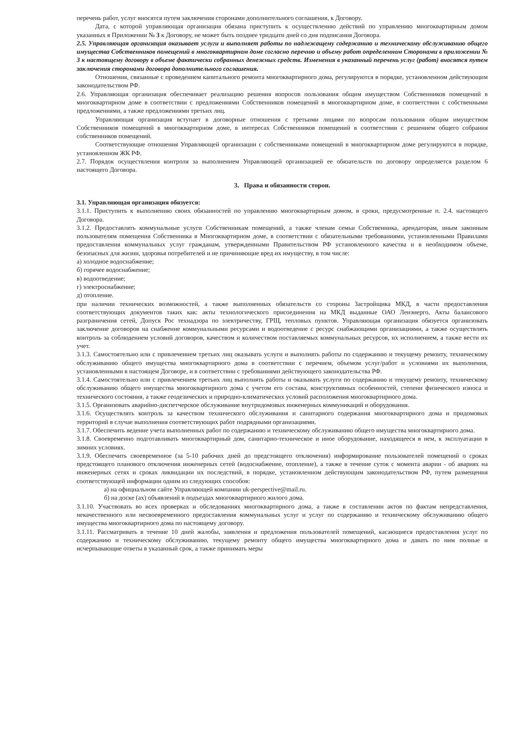перечень работ, услуг вносятся путем заключения сторонами дополнительного соглашения, к Договору.
Дата, с которой управляющая организация обязана приступить к осуществлению действий по управлению многоквартирным домом указанных в Приложении № 3 к Договору, не может быть позднее тридцати дней со дня подписания Договора.
2.5. Управляющая организация оказывает услуги и выполняет работы по надлежащему содержанию и техническому обслуживанию общего имущества Собственников помещений в многоквартирном доме согласно перечню и объему работ определенном Сторонами в приложении № 3 к настоящему договору в объеме фактически собранных денежных средств. Изменения в указанный перечень услуг (работ) вносятся путем заключения сторонами договора дополнительного соглашения.
Отношения, связанные с проведением капитального ремонта многоквартирного дома, регулируются в порядке, установленном действующим законодательством РФ.
2.6. Управляющая организация обеспечивает реализацию решения вопросов пользования общим имуществом Собственников помещений в многоквартирном доме в соответствии с предложениями Собственников помещений в многоквартирном доме, в соответствии с собственными предложениями, а также предложениями третьих лиц.
Управляющая организация вступает в договорные отношения с третьими лицами по вопросам пользования общим имуществом Собственников помещений в многоквартирном доме, в интересах Собственников помещений в соответствии с решением общего собрания собственников помещений.
Соответствующие отношения Управляющей организации с собственниками помещений в многоквартирном доме регулируются в порядке, установленном ЖК РФ.
2.7. Порядок осуществления контроля за выполнением Управляющей организацией ее обязательств по договору определяется разделом 6 настоящего Договора.
3. Права и обязанности сторон.
3.1. Управляющая организация обязуется:
3.1.1. Приступить к выполнению своих обязанностей по управлению многоквартирным домом, в сроки, предусмотренные п. 2.4. настоящего Договора.
3.1.2. Предоставлять коммунальные услуги Собственникам помещений, а также членам семьи Собственника, арендаторам, иным законным пользователям помещения Собственника в Многоквартирном доме, в соответствии с обязательными требованиями, установленными Правилами предоставления коммунальных услуг гражданам, утвержденными Правительством РФ установленного качества и в необходимом объеме, безопасных для жизни, здоровья потребителей и не причиняющие вред их имуществу, в том числе:
а) холодное водоснабжение;
б) горячее водоснабжение;
в) водоотведение;
г) электроснабжение;
д) отопление.
при наличии технических возможностей, а также выполненных обязательств со стороны Застройщика МКД, в части предоставления соответствующих документов таких как: акты технологического присоединения на МКД выданные ОАО Ленэнерго, Акты балансового разграничения сетей, Допуск Рос технадзора по электричеству, ГРЩ, тепловых пунктов. Управляющая организация обязуется организовать заключение договоров на снабжение коммунальными ресурсами и водоотведение с ресурс снабжающими организациями, а также осуществлять контроль за соблюдением условий договоров, качеством и количеством поставляемых коммунальных ресурсов, их исполнением, а также вести их учет.
3.1.3. Самостоятельно или с привлечением третьих лиц оказывать услуги и выполнять работы по содержанию и текущему ремонту, техническому обслуживанию общего имущества многоквартирного дома в соответствии с перечнем, объемом услуг/работ и условиями их выполнения, установленными в настоящем Договоре, и в соответствии с требованиями действующего законодательства РФ.
3.1.4. Самостоятельно или с привлечением третьих лиц выполнять работы и оказывать услуги по содержанию и текущему ремонту, техническому обслуживанию общего имущества многоквартирного дома с учетом его состава, конструктивных особенностей, степени физического износа и технического состояния, а также геодезических и природно-климатических условий расположения многоквартирного дома.
3.1.5. Организовать аварийно-диспетчерское обслуживание внутридомовых инженерных коммуникаций и оборудования.
3.1.6. Осуществлять контроль за качеством технического обслуживания и санитарного содержания многоквартирного дома и придомовых территорий в случае выполнения соответствующих работ подрядными организациями.
3.1.7. Обеспечить ведение учета выполненных работ по содержанию и техническому обслуживанию общего имущества многоквартирного дома.
3.1.8. Своевременно подготавливать многоквартирный дом, санитарно-техническое и иное оборудование, находящееся в нем, к эксплуатации в зимних условиях.
3.1.9. Обеспечить своевременное (за 5-10 рабочих дней до предстоящего отключения) информирование пользователей помещений о сроках предстоящего планового отключения инженерных сетей (водоснабжение, отопление), а также в течение суток с момента аварии - об авариях на инженерных сетях и сроках ликвидации их последствий, в порядке, установленном действующим законодательством РФ, путем размещения соответствующей информации одним из следующих способов:
а) на официальном сайте Управляющей компании uk-perspective@mail.ru.
б) на доске (ах) объявлений в подъездах многоквартирного жилого дома.
3.1.10. Участвовать во всех проверках и обследованиях многоквартирного дома, а также в составлении актов по фактам непредставления, некачественного или несвоевременного предоставления коммунальных услуг и услуг по содержанию и техническому обслуживанию общего имущества многоквартирного дома по настоящему договору.
3.1.11. Рассматривать в течение 10 дней жалобы, заявления и предложения пользователей помещений, касающиеся предоставления услуг по содержанию и техническому обслуживанию, текущему ремонту общего имущества многоквартирного дома и давать по ним полные и исчерпывающие ответы в указанный срок, а также принимать меры